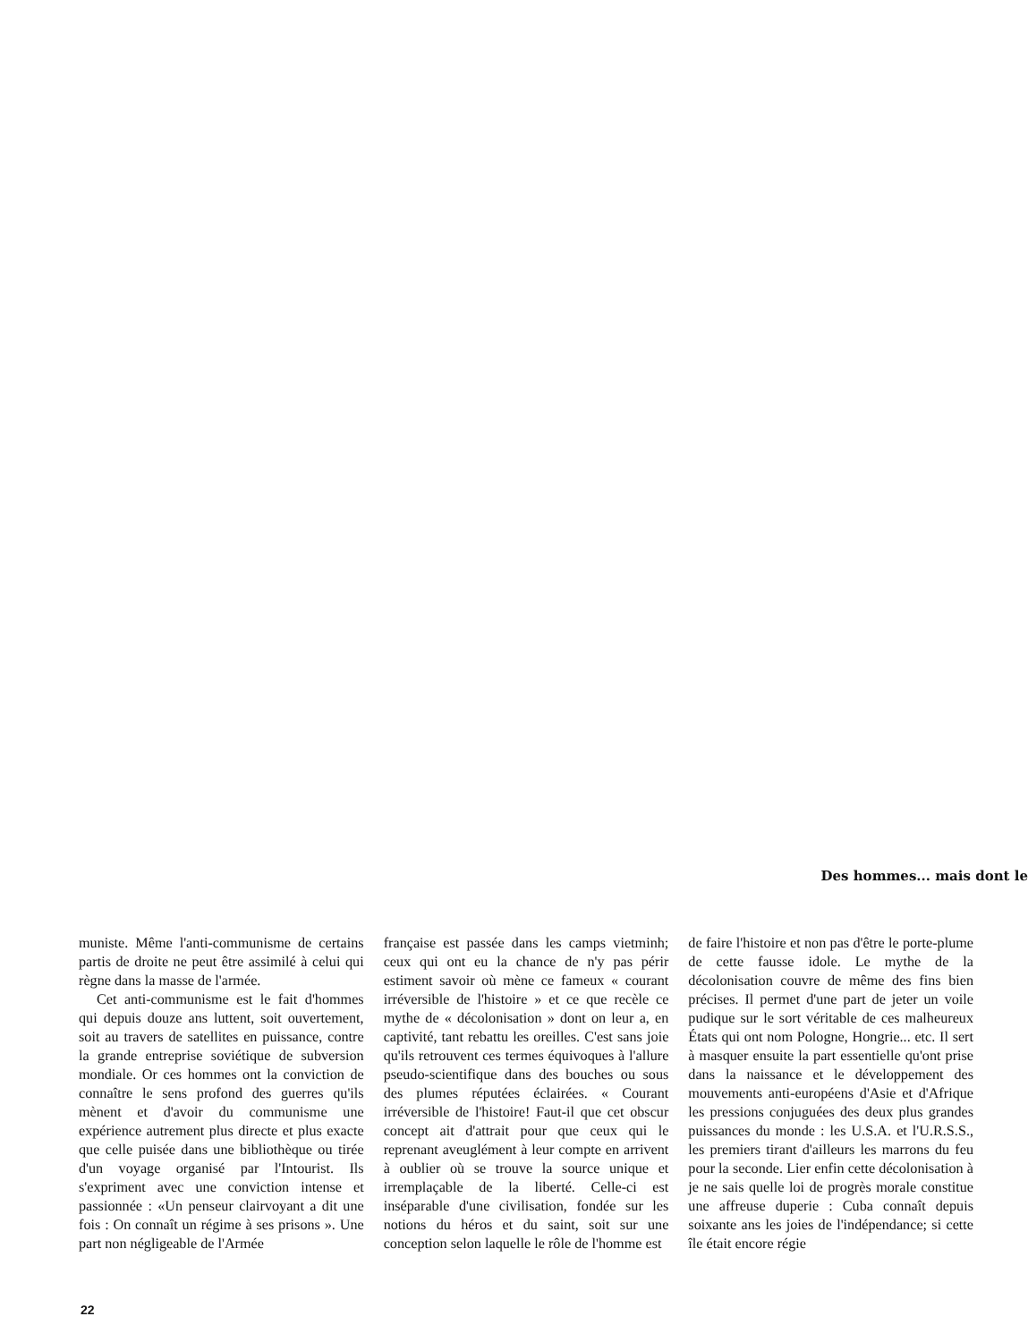Des hommes... mais dont le
muniste. Même l'anti-communisme de certains partis de droite ne peut être assimilé à celui qui règne dans la masse de l'armée.
Cet anti-communisme est le fait d'hommes qui depuis douze ans luttent, soit ouvertement, soit au travers de satellites en puissance, contre la grande entreprise soviétique de subversion mondiale. Or ces hommes ont la conviction de connaître le sens profond des guerres qu'ils mènent et d'avoir du communisme une expérience autrement plus directe et plus exacte que celle puisée dans une bibliothèque ou tirée d'un voyage organisé par l'Intourist. Ils s'expriment avec une conviction intense et passionnée : «Un penseur clairvoyant a dit une fois : On connaît un régime à ses prisons ». Une part non négligeable de l'Armée
française est passée dans les camps vietminh; ceux qui ont eu la chance de n'y pas périr estiment savoir où mène ce fameux « courant irréversible de l'histoire » et ce que recèle ce mythe de « décolonisation » dont on leur a, en captivité, tant rebattu les oreilles. C'est sans joie qu'ils retrouvent ces termes équivoques à l'allure pseudo-scientifique dans des bouches ou sous des plumes réputées éclairées. « Courant irréversible de l'histoire! Faut-il que cet obscur concept ait d'attrait pour que ceux qui le reprenant aveuglément à leur compte en arrivent à oublier où se trouve la source unique et irremplaçable de la liberté. Celle-ci est inséparable d'une civilisation, fondée sur les notions du héros et du saint, soit sur une conception selon laquelle le rôle de l'homme est
de faire l'histoire et non pas d'être le porte-plume de cette fausse idole. Le mythe de la décolonisation couvre de même des fins bien précises. Il permet d'une part de jeter un voile pudique sur le sort véritable de ces malheureux États qui ont nom Pologne, Hongrie... etc. Il sert à masquer ensuite la part essentielle qu'ont prise dans la naissance et le développement des mouvements anti-européens d'Asie et d'Afrique les pressions conjuguées des deux plus grandes puissances du monde : les U.S.A. et l'U.R.S.S., les premiers tirant d'ailleurs les marrons du feu pour la seconde. Lier enfin cette décolonisation à je ne sais quelle loi de progrès morale constitue une affreuse duperie : Cuba connaît depuis soixante ans les joies de l'indépendance; si cette île était encore régie
22